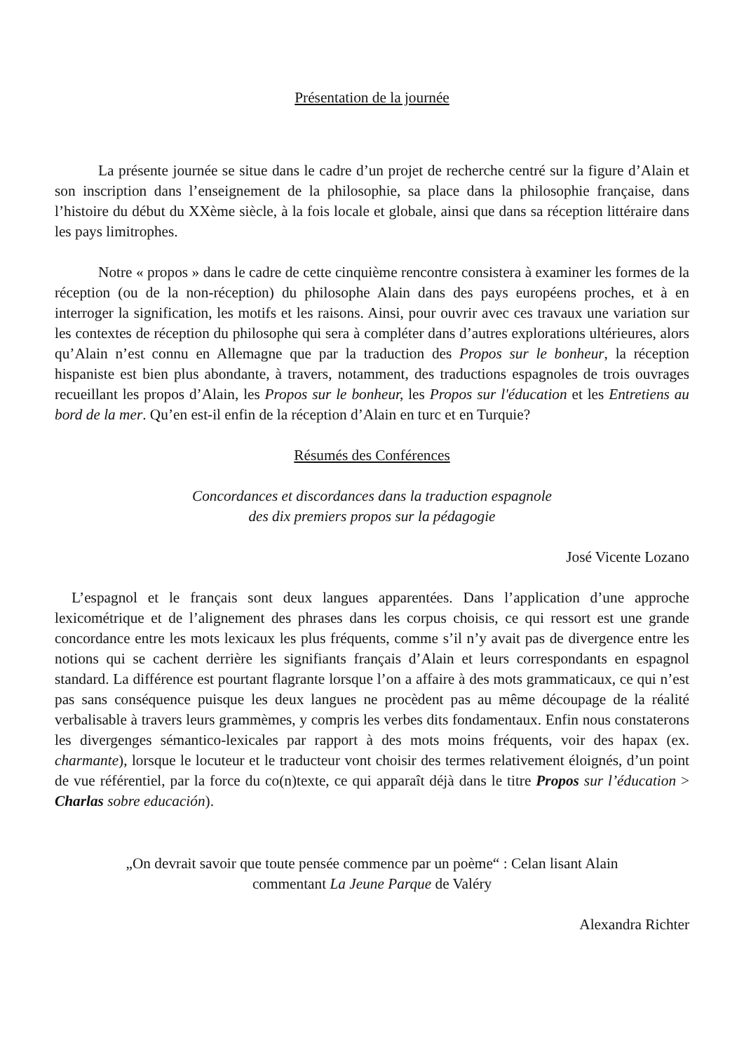Présentation de la journée
La présente journée se situe dans le cadre d’un projet de recherche centré sur la figure d’Alain et son inscription dans l’enseignement de la philosophie, sa place dans la philosophie française, dans l’histoire du début du XXème siècle, à la fois locale et globale, ainsi que dans sa réception littéraire dans les pays limitrophes.
Notre « propos » dans le cadre de cette cinquième rencontre consistera à examiner les formes de la réception (ou de la non-réception) du philosophe Alain dans des pays européens proches, et à en interroger la signification, les motifs et les raisons. Ainsi, pour ouvrir avec ces travaux une variation sur les contextes de réception du philosophe qui sera à compléter dans d’autres explorations ultérieures, alors qu’Alain n’est connu en Allemagne que par la traduction des Propos sur le bonheur, la réception hispaniste est bien plus abondante, à travers, notamment, des traductions espagnoles de trois ouvrages recueillant les propos d’Alain, les Propos sur le bonheur, les Propos sur l'éducation et les Entretiens au bord de la mer. Qu’en est-il enfin de la réception d’Alain en turc et en Turquie?
Résumés des Conférences
Concordances et discordances dans la traduction espagnole
des dix premiers propos sur la pédagogie
José Vicente Lozano
L’espagnol et le français sont deux langues apparentées. Dans l’application d’une approche lexicométrique et de l’alignement des phrases dans les corpus choisis, ce qui ressort est une grande concordance entre les mots lexicaux les plus fréquents, comme s’il n’y avait pas de divergence entre les notions qui se cachent derrière les signifiants français d’Alain et leurs correspondants en espagnol standard. La différence est pourtant flagrante lorsque l’on a affaire à des mots grammaticaux, ce qui n’est pas sans conséquence puisque les deux langues ne procèdent pas au même découpage de la réalité verbalisable à travers leurs grammèmes, y compris les verbes dits fondamentaux. Enfin nous constaterons les divergenges sémantico-lexicales par rapport à des mots moins fréquents, voir des hapax (ex. charmante), lorsque le locuteur et le traducteur vont choisir des termes relativement éloignés, d’un point de vue référentiel, par la force du co(n)texte, ce qui apparaît déjà dans le titre Propos sur l’éducation > Charlas sobre educación).
„On devrait savoir que toute pensée commence par un poème“ : Celan lisant Alain
commentant La Jeune Parque de Valéry
Alexandra Richter